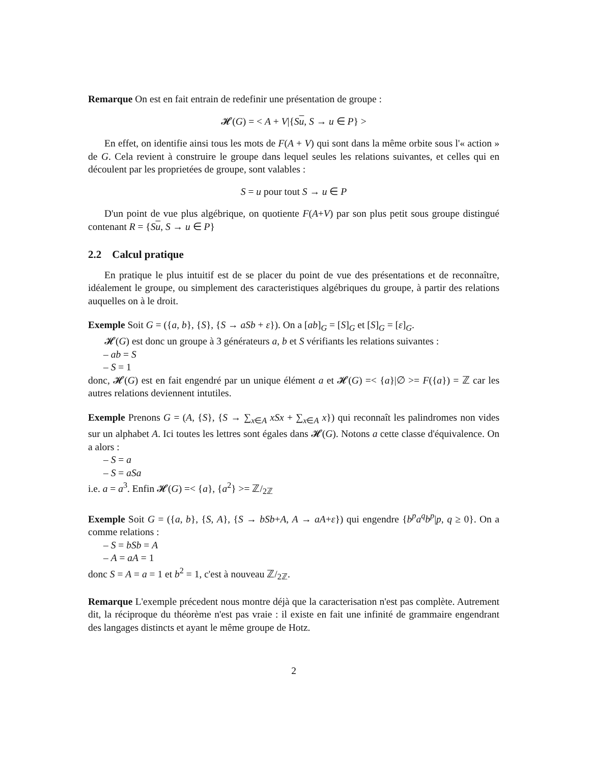Remarque On est en fait entrain de redefinir une présentation de groupe :
𝓗(G) = < A + V|{Su, S → u ∈ P} >
En effet, on identifie ainsi tous les mots de F(A + V) qui sont dans la même orbite sous l'« action » de G. Cela revient à construire le groupe dans lequel seules les relations suivantes, et celles qui en découlent par les proprietées de groupe, sont valables :
S = u pour tout S → u ∈ P
D'un point de vue plus algébrique, on quotiente F(A+V) par son plus petit sous groupe distingué contenant R = {Su, S → u ∈ P}
2.2 Calcul pratique
En pratique le plus intuitif est de se placer du point de vue des présentations et de reconnaître, idéalement le groupe, ou simplement des caracteristiques algébriques du groupe, à partir des relations auquelles on à le droit.
Exemple Soit G = ({a, b}, {S}, {S → aSb + ε}). On a [ab]<sub>G</sub> = [S]<sub>G</sub> et [S]<sub>G</sub> = [ε]<sub>G</sub>.
𝓗(G) est donc un groupe à 3 générateurs a, b et S vérifiants les relations suivantes :
– ab = S
– S = 1
donc, 𝓗(G) est en fait engendré par un unique élément a et 𝓗(G) =< {a}|∅ >= F({a}) = ℤ car les autres relations deviennent intutiles.
Exemple Prenons G = (A, {S}, {S → ∑<sub>x∈A</sub> xSx + ∑<sub>x∈A</sub> x}) qui reconnaît les palindromes non vides sur un alphabet A. Ici toutes les lettres sont égales dans 𝓗(G). Notons a cette classe d'équivalence. On a alors :
– S = a
– S = aSa
i.e. a = a<sup>3</sup>. Enfin 𝓗(G) =< {a}, {a<sup>2</sup>} >= ℤ/<sub>2ℤ</sub>
Exemple Soit G = ({a, b}, {S, A}, {S → bSb+A, A → aA+ε}) qui engendre {b<sup>p</sup>a<sup>q</sup>b<sup>p</sup>|p, q ≥ 0}. On a comme relations :
– S = bSb = A
– A = aA = 1
donc S = A = a = 1 et b<sup>2</sup> = 1, c'est à nouveau ℤ/<sub>2ℤ</sub>.
Remarque L'exemple précedent nous montre déjà que la caracterisation n'est pas complète. Autrement dit, la réciproque du théorème n'est pas vraie : il existe en fait une infinité de grammaire engendrant des langages distincts et ayant le même groupe de Hotz.
2